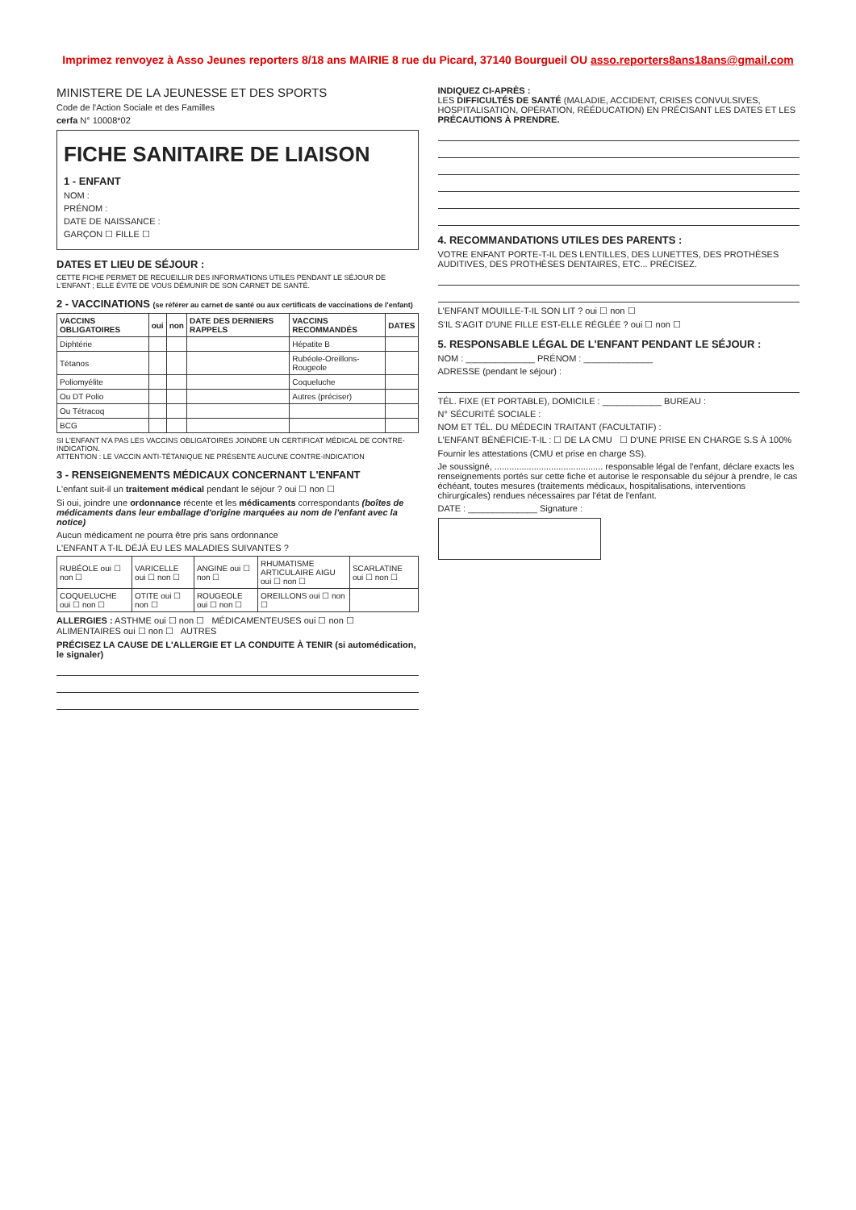Imprimez renvoyez à Asso Jeunes reporters 8/18 ans MAIRIE 8 rue du Picard, 37140 Bourgueil OU asso.reporters8ans18ans@gmail.com
MINISTERE DE LA JEUNESSE ET DES SPORTS
Code de l'Action Sociale et des Familles
cerfa N° 10008*02
FICHE SANITAIRE DE LIAISON
1 - ENFANT
NOM :
PRÉNOM :
DATE DE NAISSANCE :
GARÇON ☐ FILLE ☐
DATES ET LIEU DE SÉJOUR :
CETTE FICHE PERMET DE RECUEILLIR DES INFORMATIONS UTILES PENDANT LE SÉJOUR DE L'ENFANT ; ELLE ÉVITE DE VOUS DÉMUNIR DE SON CARNET DE SANTÉ.
2 - VACCINATIONS (se référer au carnet de santé ou aux certificats de vaccinations de l'enfant)
| VACCINS OBLIGATOIRES | oui | non | DATE DES DERNIERS RAPPELS | VACCINS RECOMMANDÉS | DATES |
| --- | --- | --- | --- | --- | --- |
| Diphtérie | | | | Hépatite B | |
| Tétanos | | | | Rubéole-Oreillons-Rougeole | |
| Poliomyélite | | | | Coqueluche | |
| Ou DT Polio | | | | Autres (préciser) | |
| Ou Tétracoq | | | | | |
| BCG | | | | | |
SI L'ENFANT N'A PAS LES VACCINS OBLIGATOIRES JOINDRE UN CERTIFICAT MÉDICAL DE CONTRE-INDICATION.
ATTENTION : LE VACCIN ANTI-TÉTANIQUE NE PRÉSENTE AUCUNE CONTRE-INDICATION
3 - RENSEIGNEMENTS MÉDICAUX CONCERNANT L'ENFANT
L'enfant suit-il un traitement médical pendant le séjour ? oui ☐ non ☐
Si oui, joindre une ordonnance récente et les médicaments correspondants (boîtes de médicaments dans leur emballage d'origine marquées au nom de l'enfant avec la notice)
Aucun médicament ne pourra être pris sans ordonnance
L'ENFANT A T-IL DÉJÀ EU LES MALADIES SUIVANTES ?
| RUBÉOLE oui ☐ non ☐ | VARICELLE oui ☐ non ☐ | ANGINE oui ☐ non ☐ | RHUMATISME ARTICULAIRE AIGU oui ☐ non ☐ | SCARLATINE oui ☐ non ☐ |
| COQUELUCHE oui ☐ non ☐ | OTITE oui ☐ non ☐ | ROUGEOLE oui ☐ non ☐ | OREILLONS oui ☐ non ☐ | |
ALLERGIES : ASTHME oui ☐ non ☐ MÉDICAMENTEUSES oui ☐ non ☐
ALIMENTAIRES oui ☐ non ☐ AUTRES
PRÉCISEZ LA CAUSE DE L'ALLERGIE ET LA CONDUITE À TENIR (si automédication, le signaler)
INDIQUEZ CI-APRÈS :
LES DIFFICULTÉS DE SANTÉ (MALADIE, ACCIDENT, CRISES CONVULSIVES, HOSPITALISATION, OPÉRATION, RÉÉDUCATION) EN PRÉCISANT LES DATES ET LES PRÉCAUTIONS À PRENDRE.
4. RECOMMANDATIONS UTILES DES PARENTS :
VOTRE ENFANT PORTE-T-IL DES LENTILLES, DES LUNETTES, DES PROTHÈSES AUDITIVES, DES PROTHÈSES DENTAIRES, ETC... PRÉCISEZ.
L'ENFANT MOUILLE-T-IL SON LIT ? oui ☐ non ☐
S'IL S'AGIT D'UNE FILLE EST-ELLE RÉGLÉE ? oui ☐ non ☐
5. RESPONSABLE LÉGAL DE L'ENFANT PENDANT LE SÉJOUR :
NOM : ______________ PRÉNOM : ______________
ADRESSE (pendant le séjour) :
TÉL. FIXE (ET PORTABLE), DOMICILE : ____________ BUREAU :
N° SÉCURITÉ SOCIALE :
NOM ET TÉL. DU MÉDECIN TRAITANT (FACULTATIF) :
L'ENFANT BÉNÉFICIE-T-IL : ☐ DE LA CMU ☐ D'UNE PRISE EN CHARGE S.S À 100%
Fournir les attestations (CMU et prise en charge SS).
Je soussigné, ............................................ responsable légal de l'enfant, déclare exacts les renseignements portés sur cette fiche et autorise le responsable du séjour à prendre, le cas échéant, toutes mesures (traitements médicaux, hospitalisations, interventions chirurgicales) rendues nécessaires par l'état de l'enfant.
DATE : ______________ Signature :